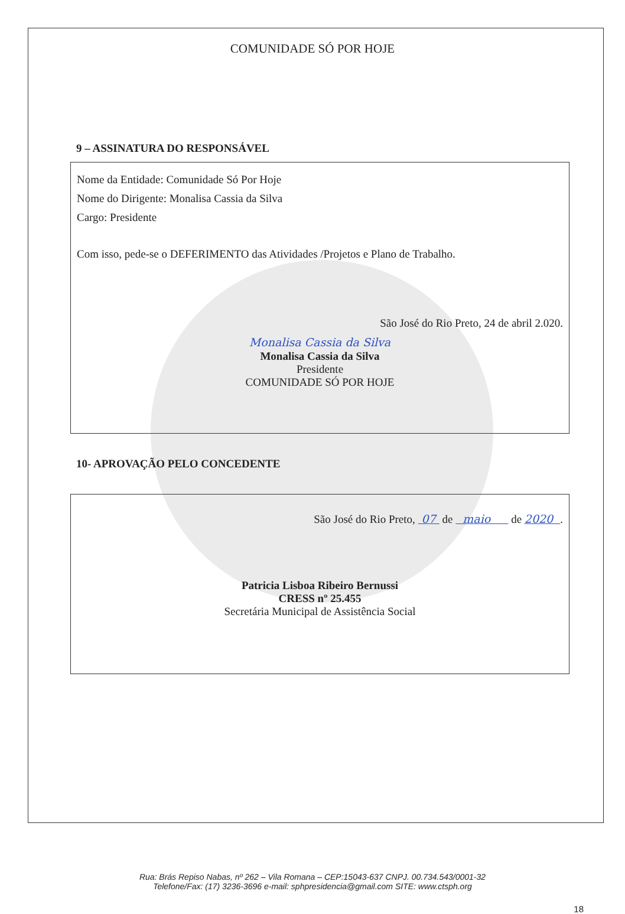COMUNIDADE SÓ POR HOJE
9 – ASSINATURA DO RESPONSÁVEL
Nome da Entidade: Comunidade Só Por Hoje
Nome do Dirigente: Monalisa Cassia da Silva
Cargo: Presidente
Com isso, pede-se o DEFERIMENTO das Atividades /Projetos e Plano de Trabalho.
São José do Rio Preto, 24 de abril 2.020.
Monalisa Cassia da Silva
Monalisa Cassia da Silva
Presidente
COMUNIDADE SÓ POR HOJE
10- APROVAÇÃO PELO CONCEDENTE
São José do Rio Preto, 07 de maio de 2020 .
Patricia Lisboa Ribeiro Bernussi
CRESS nº 25.455
Secretária Municipal de Assistência Social
Rua: Brás Repiso Nabas, nº 262 – Vila Romana – CEP:15043-637 CNPJ. 00.734.543/0001-32
Telefone/Fax: (17) 3236-3696 e-mail: sphpresidencia@gmail.com SITE: www.ctsph.org
18